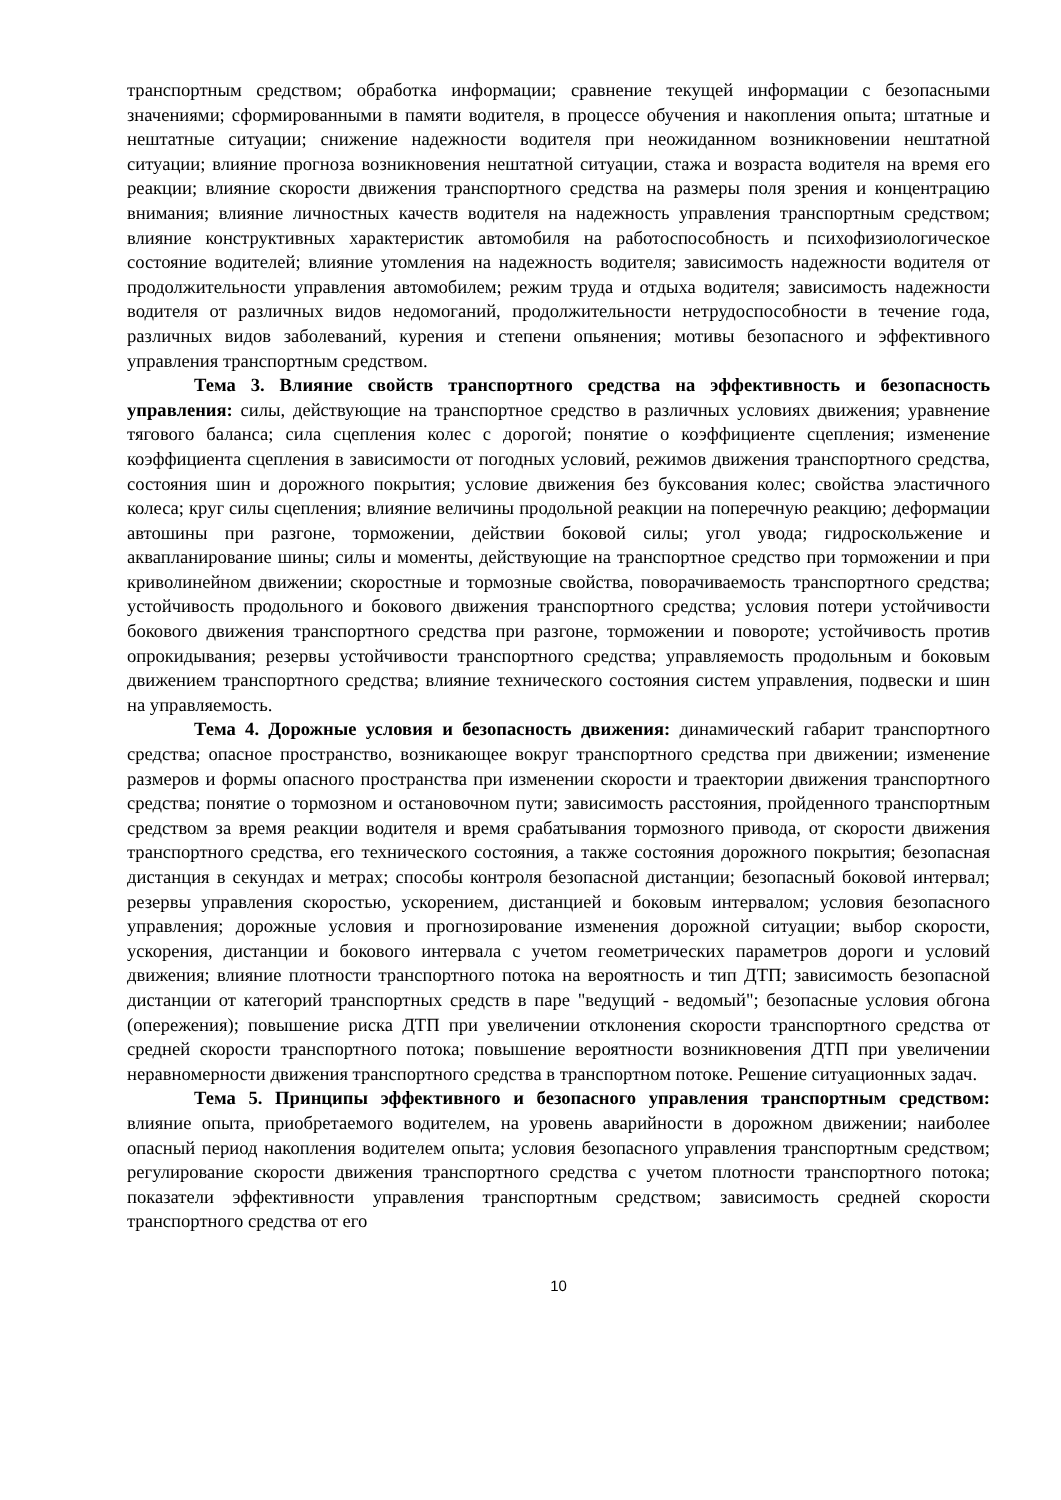транспортным средством; обработка информации; сравнение текущей информации с безопасными значениями; сформированными в памяти водителя, в процессе обучения и накопления опыта; штатные и нештатные ситуации; снижение надежности водителя при неожиданном возникновении нештатной ситуации; влияние прогноза возникновения нештатной ситуации, стажа и возраста водителя на время его реакции; влияние скорости движения транспортного средства на размеры поля зрения и концентрацию внимания; влияние личностных качеств водителя на надежность управления транспортным средством; влияние конструктивных характеристик автомобиля на работоспособность и психофизиологическое состояние водителей; влияние утомления на надежность водителя; зависимость надежности водителя от продолжительности управления автомобилем; режим труда и отдыха водителя; зависимость надежности водителя от различных видов недомоганий, продолжительности нетрудоспособности в течение года, различных видов заболеваний, курения и степени опьянения; мотивы безопасного и эффективного управления транспортным средством.
Тема 3. Влияние свойств транспортного средства на эффективность и безопасность управления: силы, действующие на транспортное средство в различных условиях движения; уравнение тягового баланса; сила сцепления колес с дорогой; понятие о коэффициенте сцепления; изменение коэффициента сцепления в зависимости от погодных условий, режимов движения транспортного средства, состояния шин и дорожного покрытия; условие движения без буксования колес; свойства эластичного колеса; круг силы сцепления; влияние величины продольной реакции на поперечную реакцию; деформации автошины при разгоне, торможении, действии боковой силы; угол увода; гидроскольжение и аквапланирование шины; силы и моменты, действующие на транспортное средство при торможении и при криволинейном движении; скоростные и тормозные свойства, поворачиваемость транспортного средства; устойчивость продольного и бокового движения транспортного средства; условия потери устойчивости бокового движения транспортного средства при разгоне, торможении и повороте; устойчивость против опрокидывания; резервы устойчивости транспортного средства; управляемость продольным и боковым движением транспортного средства; влияние технического состояния систем управления, подвески и шин на управляемость.
Тема 4. Дорожные условия и безопасность движения: динамический габарит транспортного средства; опасное пространство, возникающее вокруг транспортного средства при движении; изменение размеров и формы опасного пространства при изменении скорости и траектории движения транспортного средства; понятие о тормозном и остановочном пути; зависимость расстояния, пройденного транспортным средством за время реакции водителя и время срабатывания тормозного привода, от скорости движения транспортного средства, его технического состояния, а также состояния дорожного покрытия; безопасная дистанция в секундах и метрах; способы контроля безопасной дистанции; безопасный боковой интервал; резервы управления скоростью, ускорением, дистанцией и боковым интервалом; условия безопасного управления; дорожные условия и прогнозирование изменения дорожной ситуации; выбор скорости, ускорения, дистанции и бокового интервала с учетом геометрических параметров дороги и условий движения; влияние плотности транспортного потока на вероятность и тип ДТП; зависимость безопасной дистанции от категорий транспортных средств в паре "ведущий - ведомый"; безопасные условия обгона (опережения); повышение риска ДТП при увеличении отклонения скорости транспортного средства от средней скорости транспортного потока; повышение вероятности возникновения ДТП при увеличении неравномерности движения транспортного средства в транспортном потоке. Решение ситуационных задач.
Тема 5. Принципы эффективного и безопасного управления транспортным средством: влияние опыта, приобретаемого водителем, на уровень аварийности в дорожном движении; наиболее опасный период накопления водителем опыта; условия безопасного управления транспортным средством; регулирование скорости движения транспортного средства с учетом плотности транспортного потока; показатели эффективности управления транспортным средством; зависимость средней скорости транспортного средства от его
10